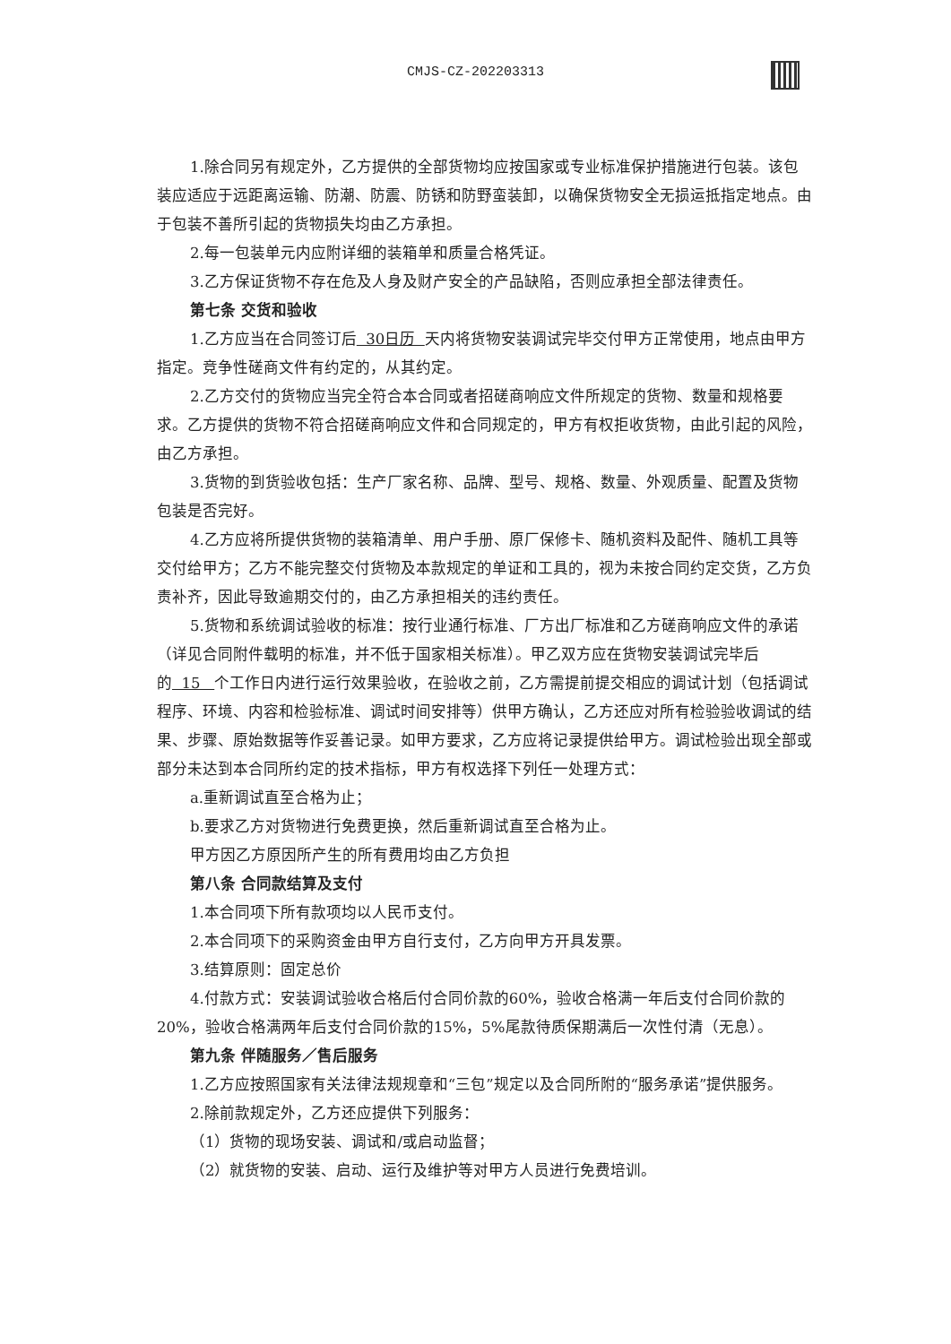CMJS-CZ-202203313
1.除合同另有规定外，乙方提供的全部货物均应按国家或专业标准保护措施进行包装。该包装应适应于远距离运输、防潮、防震、防锈和防野蛮装卸，以确保货物安全无损运抵指定地点。由于包装不善所引起的货物损失均由乙方承担。
2.每一包装单元内应附详细的装箱单和质量合格凭证。
3.乙方保证货物不存在危及人身及财产安全的产品缺陷，否则应承担全部法律责任。
第七条 交货和验收
1.乙方应当在合同签订后 30日历 天内将货物安装调试完毕交付甲方正常使用，地点由甲方指定。竞争性磋商文件有约定的，从其约定。
2.乙方交付的货物应当完全符合本合同或者招磋商响应文件所规定的货物、数量和规格要求。乙方提供的货物不符合招磋商响应文件和合同规定的，甲方有权拒收货物，由此引起的风险，由乙方承担。
3.货物的到货验收包括：生产厂家名称、品牌、型号、规格、数量、外观质量、配置及货物包装是否完好。
4.乙方应将所提供货物的装箱清单、用户手册、原厂保修卡、随机资料及配件、随机工具等交付给甲方；乙方不能完整交付货物及本款规定的单证和工具的，视为未按合同约定交货，乙方负责补齐，因此导致逾期交付的，由乙方承担相关的违约责任。
5.货物和系统调试验收的标准：按行业通行标准、厂方出厂标准和乙方磋商响应文件的承诺（详见合同附件载明的标准，并不低于国家相关标准）。甲乙双方应在货物安装调试完毕后的 15 个工作日内进行运行效果验收，在验收之前，乙方需提前提交相应的调试计划（包括调试程序、环境、内容和检验标准、调试时间安排等）供甲方确认，乙方还应对所有检验验收调试的结果、步骤、原始数据等作妥善记录。如甲方要求，乙方应将记录提供给甲方。调试检验出现全部或部分未达到本合同所约定的技术指标，甲方有权选择下列任一处理方式：
a.重新调试直至合格为止；
b.要求乙方对货物进行免费更换，然后重新调试直至合格为止。
甲方因乙方原因所产生的所有费用均由乙方负担
第八条 合同款结算及支付
1.本合同项下所有款项均以人民币支付。
2.本合同项下的采购资金由甲方自行支付，乙方向甲方开具发票。
3.结算原则：固定总价
4.付款方式：安装调试验收合格后付合同价款的60%，验收合格满一年后支付合同价款的20%，验收合格满两年后支付合同价款的15%，5%尾款待质保期满后一次性付清（无息）。
第九条 伴随服务／售后服务
1.乙方应按照国家有关法律法规规章和“三包”规定以及合同所附的“服务承诺”提供服务。
2.除前款规定外，乙方还应提供下列服务：
（1）货物的现场安装、调试和/或启动监督；
（2）就货物的安装、启动、运行及维护等对甲方人员进行免费培训。